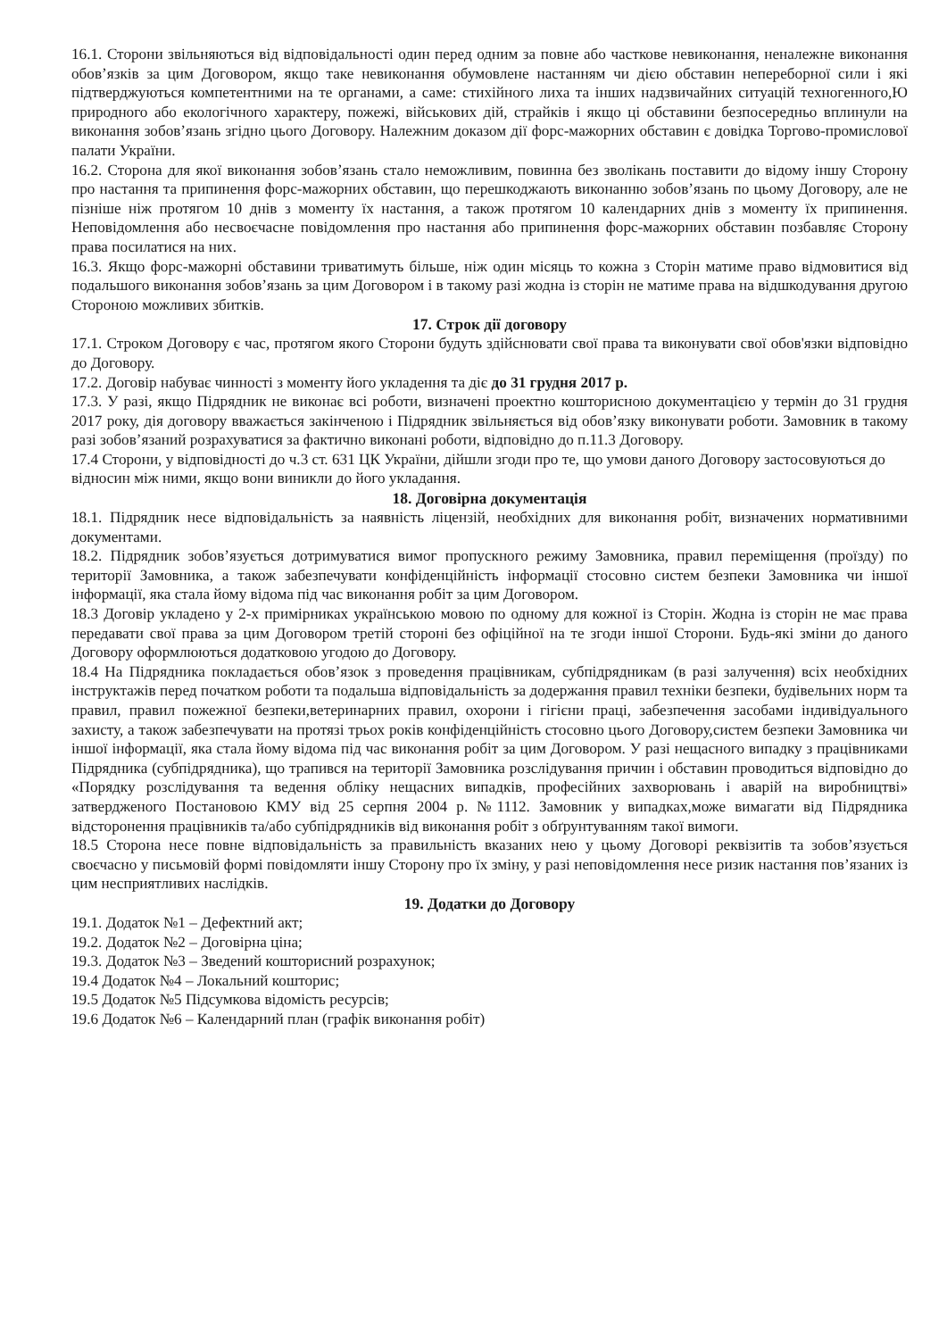16.1. Сторони звільняються від відповідальності один перед одним за повне або часткове невиконання, неналежне виконання обов’язків за цим Договором, якщо таке невиконання обумовлене настанням чи дією обставин непереборної сили і які підтверджуються компетентними на те органами, а саме: стихійного лиха та інших надзвичайних ситуацій техногенного,Ю природного або екологічного характеру, пожежі, військових дій, страйків і якщо ці обставини безпосередньо вплинули на виконання зобов’язань згідно цього Договору. Належним доказом дії форс-мажорних обставин є довідка Торгово-промислової палати України.
16.2. Сторона для якої виконання зобов’язань стало неможливим, повинна без зволікань поставити до відому іншу Сторону про настання та припинення форс-мажорних обставин, що перешкоджають виконанню зобов’язань по цьому Договору, але не пізніше ніж протягом 10 днів з моменту їх настання, а також протягом 10 календарних днів з моменту їх припинення. Неповідомлення або несвоєчасне повідомлення про настання або припинення форс-мажорних обставин позбавляє Сторону права посилатися на них.
16.3. Якщо форс-мажорні обставини триватимуть більше, ніж один місяць то кожна з Сторін матиме право відмовитися від подальшого виконання зобов’язань за цим Договором і в такому разі жодна із сторін не матиме права на відшкодування другою Стороною можливих збитків.
17. Строк дії договору
17.1. Строком Договору є час, протягом якого Сторони будуть здійснювати свої права та виконувати свої обов'язки відповідно до Договору.
17.2. Договір набуває чинності з моменту його укладення та діє до 31 грудня 2017 р.
17.3. У разі, якщо Підрядник не виконає всі роботи, визначені проектно кошторисною документацією у термін до 31 грудня 2017 року, дія договору вважається закінченою і Підрядник звільняється від обов’язку виконувати роботи. Замовник в такому разі зобов’язаний розрахуватися за фактично виконані роботи, відповідно до п.11.3 Договору.
17.4 Сторони, у відповідності до ч.3 ст. 631 ЦК України, дійшли згоди про те, що умови даного Договору застосовуються до відносин між ними, якщо вони виникли до його укладання.
18. Договірна документація
18.1. Підрядник несе відповідальність за наявність ліцензій, необхідних для виконання робіт, визначених нормативними документами.
18.2. Підрядник зобов’язується дотримуватися вимог пропускного режиму Замовника, правил переміщення (проїзду) по території Замовника, а також забезпечувати конфіденційність інформації стосовно систем безпеки Замовника чи іншої інформації, яка стала йому відома під час виконання робіт за цим Договором.
18.3 Договір укладено у 2-х примірниках українською мовою по одному для кожної із Сторін. Жодна із сторін не має права передавати свої права за цим Договором третій стороні без офіційної на те згоди іншої Сторони. Будь-які зміни до даного Договору оформлюються додатковою угодою до Договору.
18.4 На Підрядника покладається обов’язок з проведення працівникам, субпідрядникам (в разі залучення) всіх необхідних інструктажів перед початком роботи та подальша відповідальність за додержання правил техніки безпеки, будівельних норм та правил, правил пожежної безпеки,ветеринарних правил, охорони і гігієни праці, забезпечення засобами індивідуального захисту, а також забезпечувати на протязі трьох років конфіденційність стосовно цього Договору,систем безпеки Замовника чи іншої інформації, яка стала йому відома під час виконання робіт за цим Договором. У разі нещасного випадку з працівниками Підрядника (субпідрядника), що трапився на території Замовника розслідування причин і обставин проводиться відповідно до «Порядку розслідування та ведення обліку нещасних випадків, професійних захворювань і аварій на виробництві» затвердженого Постановою КМУ від 25 серпня 2004 р. №1112. Замовник у випадках,може вимагати від Підрядника відсторонення працівників та/або субпідрядників від виконання робіт з обґрунтуванням такої вимоги.
18.5 Сторона несе повне відповідальність за правильність вказаних нею у цьому Договорі реквізитів та зобов’язується своєчасно у письмовій формі повідомляти іншу Сторону про їх зміну, у разі неповідомлення несе ризик настання пов’язаних із цим несприятливих наслідків.
19. Додатки до Договору
19.1. Додаток №1 – Дефектний акт;
19.2. Додаток №2 – Договірна ціна;
19.3. Додаток №3 – Зведений кошторисний розрахунок;
19.4 Додаток №4 – Локальний кошторис;
19.5 Додаток №5 Підсумкова відомість ресурсів;
19.6 Додаток №6 – Календарний план (графік виконання робіт)